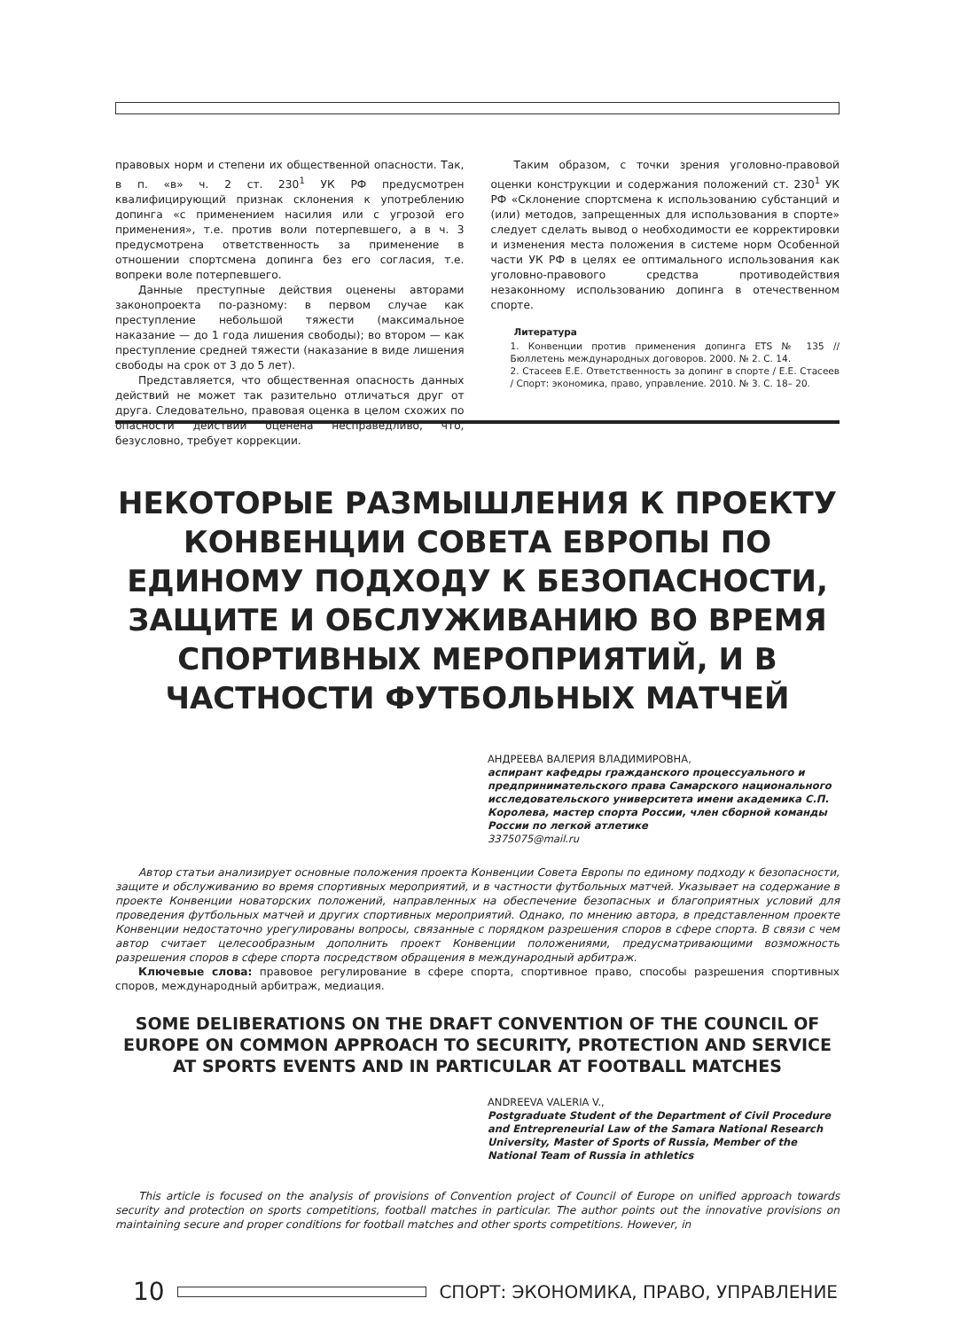правовых норм и степени их общественной опасности. Так, в п. «в» ч. 2 ст. 230<sup>1</sup> УК РФ предусмотрен квалифицирующий признак склонения к употреблению допинга «с применением насилия или с угрозой его применения», т.е. против воли потерпевшего, а в ч. 3 предусмотрена ответственность за применение в отношении спортсмена допинга без его согласия, т.е. вопреки воле потерпевшего.
Данные преступные действия оценены авторами законопроекта по-разному: в первом случае как преступление небольшой тяжести (максимальное наказание — до 1 года лишения свободы); во втором — как преступление средней тяжести (наказание в виде лишения свободы на срок от 3 до 5 лет).
Представляется, что общественная опасность данных действий не может так разительно отличаться друг от друга. Следовательно, правовая оценка в целом схожих по опасности действий оценена несправедливо, что, безусловно, требует коррекции.
Таким образом, с точки зрения уголовно-правовой оценки конструкции и содержания положений ст. 230<sup>1</sup> УК РФ «Склонение спортсмена к использованию субстанций и (или) методов, запрещенных для использования в спорте» следует сделать вывод о необходимости ее корректировки и изменения места положения в системе норм Особенной части УК РФ в целях ее оптимального использования как уголовно-правового средства противодействия незаконному использованию допинга в отечественном спорте.
Литература
1. Конвенции против применения допинга ETS № 135 // Бюллетень международных договоров. 2000. № 2. С. 14.
2. Стасеев Е.Е. Ответственность за допинг в спорте / Е.Е. Стасеев / Спорт: экономика, право, управление. 2010. № 3. С. 18– 20.
НЕКОТОРЫЕ РАЗМЫШЛЕНИЯ К ПРОЕКТУ КОНВЕНЦИИ СОВЕТА ЕВРОПЫ ПО ЕДИНОМУ ПОДХОДУ К БЕЗОПАСНОСТИ, ЗАЩИТЕ И ОБСЛУЖИВАНИЮ ВО ВРЕМЯ СПОРТИВНЫХ МЕРОПРИЯТИЙ, И В ЧАСТНОСТИ ФУТБОЛЬНЫХ МАТЧЕЙ
АНДРЕЕВА ВАЛЕРИЯ ВЛАДИМИРОВНА,
аспирант кафедры гражданского процессуального и предпринимательского права Самарского национального исследовательского университета имени академика С.П. Королева, мастер спорта России, член сборной команды России по легкой атлетике
3375075@mail.ru
Автор статьи анализирует основные положения проекта Конвенции Совета Европы по единому подходу к безопасности, защите и обслуживанию во время спортивных мероприятий, и в частности футбольных матчей. Указывает на содержание в проекте Конвенции новаторских положений, направленных на обеспечение безопасных и благоприятных условий для проведения футбольных матчей и других спортивных мероприятий. Однако, по мнению автора, в представленном проекте Конвенции недостаточно урегулированы вопросы, связанные с порядком разрешения споров в сфере спорта. В связи с чем автор считает целесообразным дополнить проект Конвенции положениями, предусматривающими возможность разрешения споров в сфере спорта посредством обращения в международный арбитраж.
Ключевые слова: правовое регулирование в сфере спорта, спортивное право, способы разрешения спортивных споров, международный арбитраж, медиация.
SOME DELIBERATIONS ON THE DRAFT CONVENTION OF THE COUNCIL OF EUROPE ON COMMON APPROACH TO SECURITY, PROTECTION AND SERVICE AT SPORTS EVENTS AND IN PARTICULAR AT FOOTBALL MATCHES
ANDREEVA VALERIA V.,
Postgraduate Student of the Department of Civil Procedure and Entrepreneurial Law of the Samara National Research University, Master of Sports of Russia, Member of the National Team of Russia in athletics
This article is focused on the analysis of provisions of Convention project of Council of Europe on unified approach towards security and protection on sports competitions, football matches in particular. The author points out the innovative provisions on maintaining secure and proper conditions for football matches and other sports competitions. However, in
10 СПОРТ: ЭКОНОМИКА, ПРАВО, УПРАВЛЕНИЕ